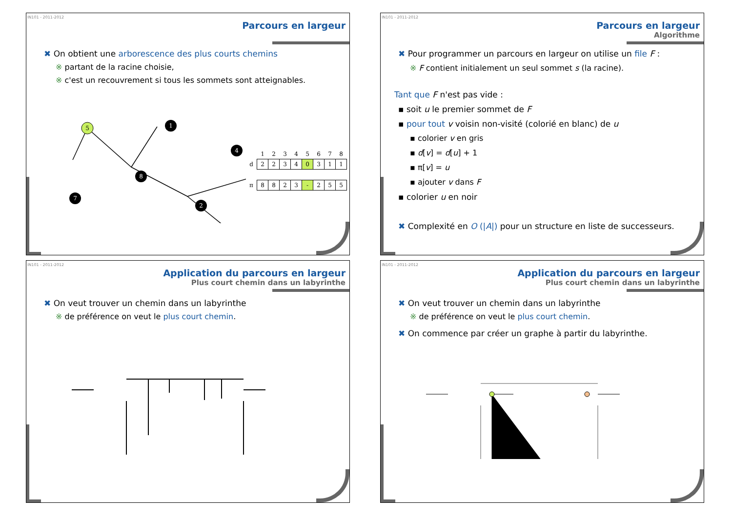IN101 - 2011-2012
Parcours en largeur
✖ On obtient une arborescence des plus courts chemins
※ partant de la racine choisie,
※ c'est un recouvrement si tous les sommets sont atteignables.
5
1
4
8
7
2
| | 1 | 2 | 3 | 4 | 5 | 6 | 7 | 8 |
| d | 2 | 2 | 3 | 4 | 0 | 3 | 1 | 1 |
| π | 8 | 8 | 2 | 3 | - | 2 | 5 | 5 |
IN101 - 2011-2012
Parcours en largeur
Algorithme
✖ Pour programmer un parcours en largeur on utilise un file F :
※ F contient initialement un seul sommet s (la racine).
Tant que F n'est pas vide :
▪ soit u le premier sommet de F
▪ pour tout v voisin non-visité (colorié en blanc) de u
▪ colorier v en gris
▪ d[v] = d[u] + 1
▪ π[v] = u
▪ ajouter v dans F
▪ colorier u en noir
✖ Complexité en O (|A|) pour un structure en liste de successeurs.
IN101 - 2011-2012
Application du parcours en largeur
Plus court chemin dans un labyrinthe
✖ On veut trouver un chemin dans un labyrinthe
※ de préférence on veut le plus court chemin.
IN101 - 2011-2012
Application du parcours en largeur
Plus court chemin dans un labyrinthe
✖ On veut trouver un chemin dans un labyrinthe
※ de préférence on veut le plus court chemin.
✖ On commence par créer un graphe à partir du labyrinthe.